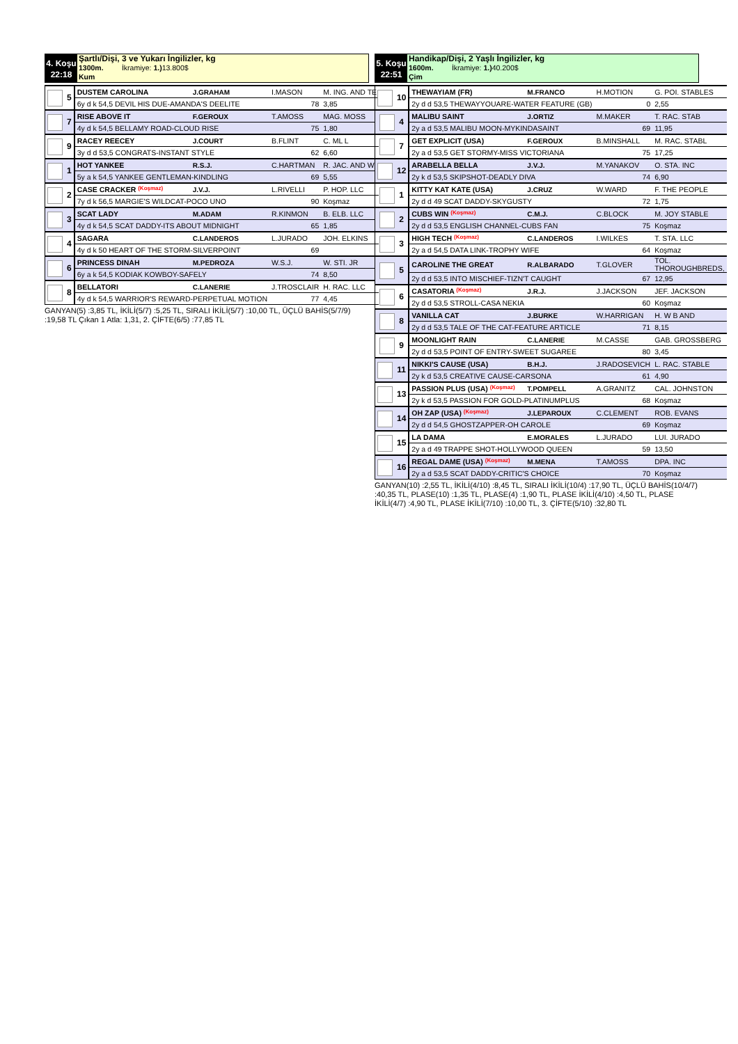4. Koşu
22:18
Şartlı/Dişi, 3 ve Yukarı İngilizler, kg
1300m. İkramiye: 1.) 13.800$
Kum
| 5 | DUSTEM CAROLINA | J.GRAHAM | I.MASON | M. ING. AND TE |
| | 6y d k 54,5 DEVIL HIS DUE-AMANDA'S DEELITE | | 78 | 3,85 |
| 7 | RISE ABOVE IT | F.GEROUX | T.AMOSS | MAG. MOSS |
| | 4y d k 54,5 BELLAMY ROAD-CLOUD RISE | | 75 | 1,80 |
| 9 | RACEY REECEY | J.COURT | B.FLINT | C. ML L |
| | 3y d d 53,5 CONGRATS-INSTANT STYLE | | 62 | 6,60 |
| 1 | HOT YANKEE | R.S.J. | C.HARTMAN | R. JAC. AND WI |
| | 5y a k 54,5 YANKEE GENTLEMAN-KINDLING | | 69 | 5,55 |
| 2 | CASE CRACKER (Koşmaz) | J.V.J. | L.RIVELLI | P. HOP. LLC |
| | 7y d k 56,5 MARGIE'S WILDCAT-POCO UNO | | 90 | Koşmaz |
| 3 | SCAT LADY | M.ADAM | R.KINMON | B. ELB. LLC |
| | 4y d k 54,5 SCAT DADDY-ITS ABOUT MIDNIGHT | | 65 | 1,85 |
| 4 | SAGARA | C.LANDEROS | L.JURADO | JOH. ELKINS |
| | 4y d k 50 HEART OF THE STORM-SILVERPOINT | | 69 | |
| 6 | PRINCESS DINAH | M.PEDROZA | W.S.J. | W. STI. JR |
| | 6y a k 54,5 KODIAK KOWBOY-SAFELY | | 74 | 8,50 |
| 8 | BELLATORI | C.LANERIE | J.TROSCLAIR | H. RAC. LLC |
| | 4y d k 54,5 WARRIOR'S REWARD-PERPETUAL MOTION | | 77 | 4,45 |
GANYAN(5) :3,85 TL, İKİLİ(5/7) :5,25 TL, SIRALI İKİLİ(5/7) :10,00 TL, ÜÇLÜ BAHİS(5/7/9) :19,58 TL Çıkan 1 Atla: 1,31, 2. ÇİFTE(6/5) :77,85 TL
5. Koşu
22:51
Handikap/Dişi, 2 Yaşlı İngilizler, kg
1600m. İkramiye: 1.) 40.200$
Çim
| 10 | THEWAYIAM (FR) | M.FRANCO | H.MOTION | G. POI. STABLES |
| | 2y d d 53,5 THEWAYYOUARE-WATER FEATURE (GB) | | 0 | 2,55 |
| 4 | MALIBU SAINT | J.ORTIZ | M.MAKER | T. RAC. STAB |
| | 2y a d 53,5 MALIBU MOON-MYKINDASAINT | | 69 | 11,95 |
| 7 | GET EXPLICIT (USA) | F.GEROUX | B.MINSHALL | M. RAC. STABL |
| | 2y a d 53,5 GET STORMY-MISS VICTORIANA | | 75 | 17,25 |
| 12 | ARABELLA BELLA | J.V.J. | M.YANAKOV | O. STA. INC |
| | 2y k d 53,5 SKIPSHOT-DEADLY DIVA | | 74 | 6,90 |
| 1 | KITTY KAT KATE (USA) | J.CRUZ | W.WARD | F. THE PEOPLE |
| | 2y d d 49 SCAT DADDY-SKYGUSTY | | 72 | 1,75 |
| 2 | CUBS WIN (Koşmaz) | C.M.J. | C.BLOCK | M. JOY STABLE |
| | 2y d d 53,5 ENGLISH CHANNEL-CUBS FAN | | 75 | Koşmaz |
| 3 | HIGH TECH (Koşmaz) | C.LANDEROS | I.WILKES | T. STA. LLC |
| | 2y a d 54,5 DATA LINK-TROPHY WIFE | | 64 | Koşmaz |
| 5 | CAROLINE THE GREAT | R.ALBARADO | T.GLOVER | TOL. THOROUGHBREDS, |
| | 2y d d 53,5 INTO MISCHIEF-TIZN'T CAUGHT | | 67 | 12,95 |
| 6 | CASATORIA (Koşmaz) | J.R.J. | J.JACKSON | JEF. JACKSON |
| | 2y d d 53,5 STROLL-CASA NEKIA | | 60 | Koşmaz |
| 8 | VANILLA CAT | J.BURKE | W.HARRIGAN | H. W B AND |
| | 2y d d 53,5 TALE OF THE CAT-FEATURE ARTICLE | | 71 | 8,15 |
| 9 | MOONLIGHT RAIN | C.LANERIE | M.CASSE | GAB. GROSSBERG |
| | 2y d d 53,5 POINT OF ENTRY-SWEET SUGAREE | | 80 | 3,45 |
| 11 | NIKKI'S CAUSE (USA) | B.H.J. | J.RADOSEVICH | L. RAC. STABLE |
| | 2y k d 53,5 CREATIVE CAUSE-CARSONA | | 61 | 4,90 |
| 13 | PASSION PLUS (USA) (Koşmaz) | T.POMPELL | A.GRANITZ | CAL. JOHNSTON |
| | 2y k d 53,5 PASSION FOR GOLD-PLATINUMPLUS | | 68 | Koşmaz |
| 14 | OH ZAP (USA) (Koşmaz) | J.LEPAROUX | C.CLEMENT | ROB. EVANS |
| | 2y d d 54,5 GHOSTZAPPER-OH CAROLE | | 69 | Koşmaz |
| 15 | LA DAMA | E.MORALES | L.JURADO | LUI. JURADO |
| | 2y a d 49 TRAPPE SHOT-HOLLYWOOD QUEEN | | 59 | 13,50 |
| 16 | REGAL DAME (USA) (Koşmaz) | M.MENA | T.AMOSS | DPA. INC |
| | 2y a d 53,5 SCAT DADDY-CRITIC'S CHOICE | | 70 | Koşmaz |
GANYAN(10) :2,55 TL, İKİLİ(4/10) :8,45 TL, SIRALI İKİLİ(10/4) :17,90 TL, ÜÇLÜ BAHİS(10/4/7) :40,35 TL, PLASE(10) :1,35 TL, PLASE(4) :1,90 TL, PLASE İKİLİ(4/10) :4,50 TL, PLASE İKİLİ(4/7) :4,90 TL, PLASE İKİLİ(7/10) :10,00 TL, 3. ÇİFTE(5/10) :32,80 TL